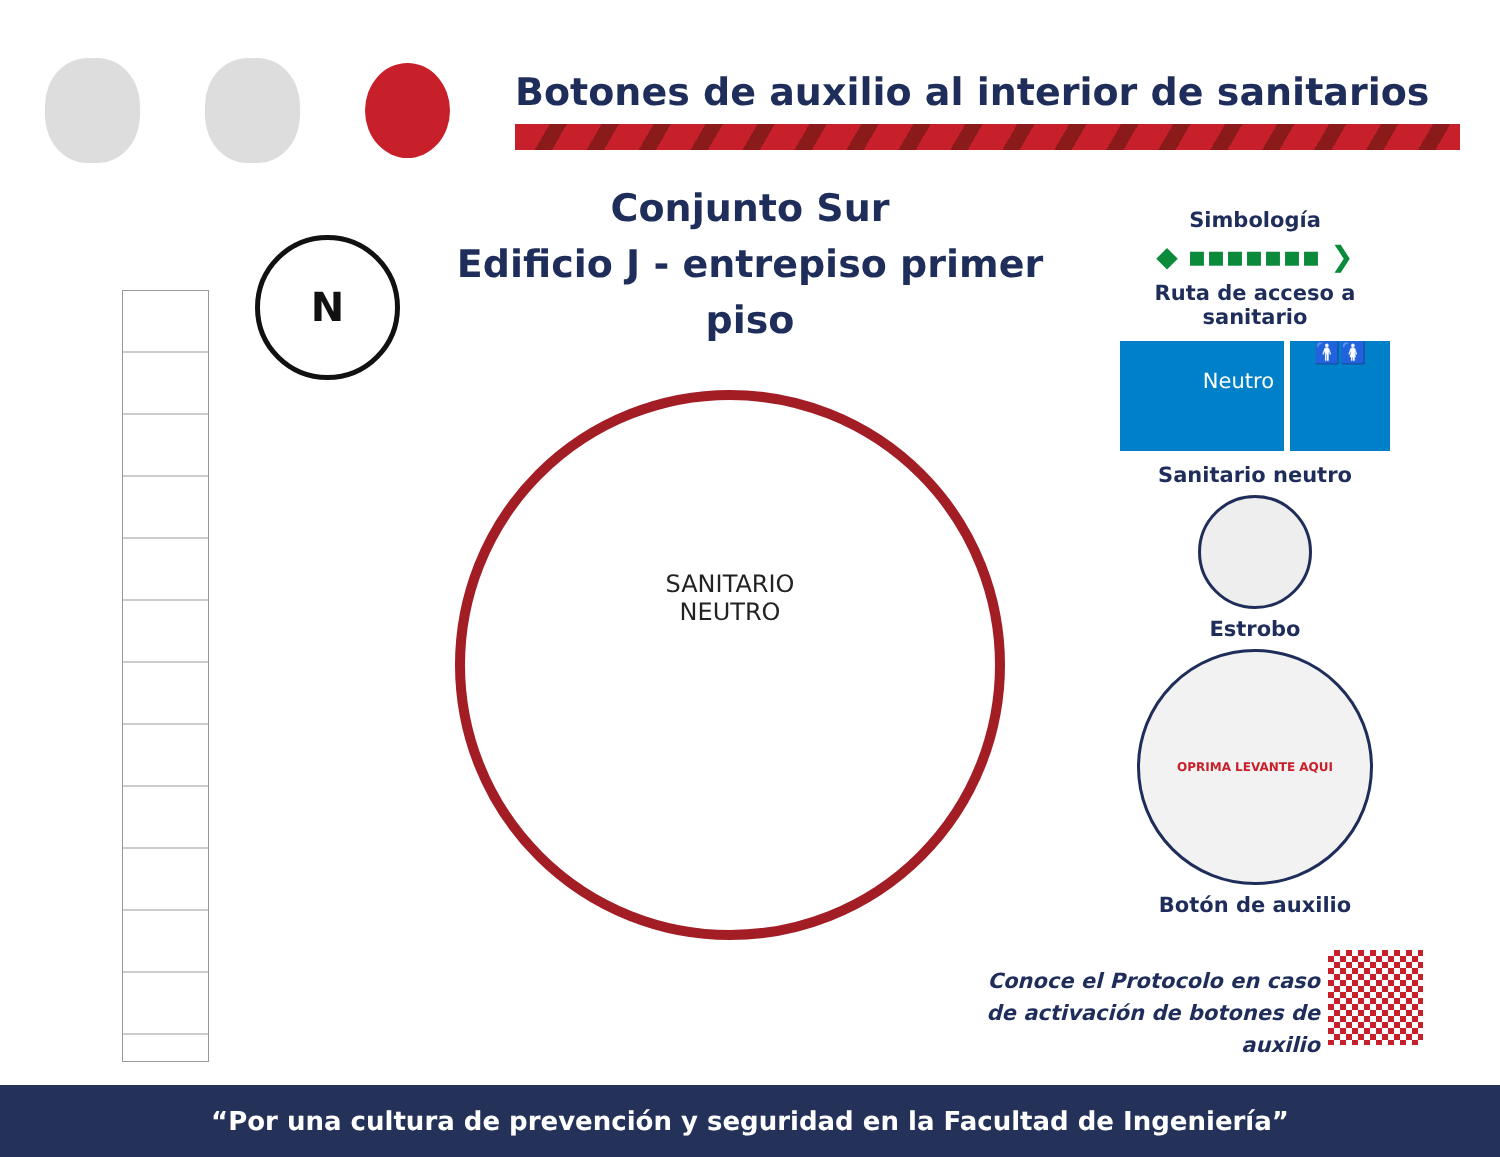Botones de auxilio al interior de sanitarios
Conjunto Sur
Edificio J - entrepiso primer piso
N
SANITARIO
NEUTRO
Simbología
◆ ▪▪▪▪▪▪▪ ❯
Ruta de acceso a sanitario
Neutro
🚹🚺
Sanitario neutro
Estrobo
OPRIMA LEVANTE AQUI
Botón de auxilio
Conoce el Protocolo en caso
de activación de botones de auxilio
“Por una cultura de prevención y seguridad en la Facultad de Ingeniería”